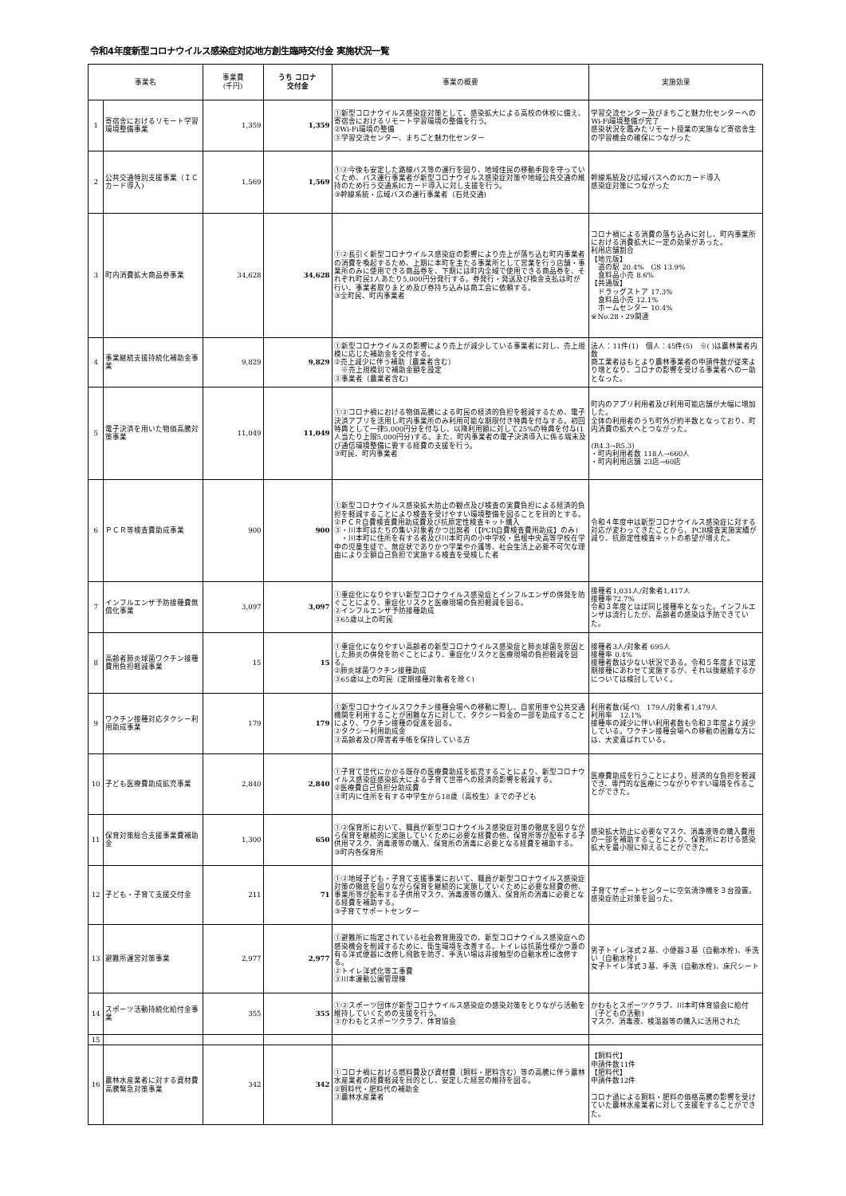令和4年度新型コロナウイルス感染症対応地方創生臨時交付金 実施状況一覧
| 事業名 | | 事業費 (千円) | うち コロナ 交付金 | 事業の概要 | 実施効果 |
| --- | --- | --- | --- | --- | --- |
| 1 | 寄宿舎におけるリモート学習環境整備事業 | 1,359 | 1,359 | ①新型コロナウイルス感染症対策として、感染拡大による高校の休校に備え、寄宿舎におけるリモート学習環境の整備を行う。 ②Wi-Fi環境の整備 ③学習交流センター、まちごと魅力化センター | 学習交流センター及びまちごと魅力化センターへのWi-Fi環境整備が完了 感染状況を鑑みたリモート授業の実施など寄宿舎生の学習機会の確保につながった |
| 2 | 公共交通特別支援事業（ＩＣカード導入) | 1,569 | 1,569 | ①②今後も安定した路線バス等の運行を図り、地域住民の移動手段を守っていくため、バス運行事業者が新型コロナウイルス感染症対策や地域公共交通の維持のため行う交通系ICカード導入に対し支援を行う。 ③幹線系統・広域バスの運行事業者（石見交通) | 幹線系統及び広域バスへのICカード導入 感染症対策につながった |
| 3 | 町内消費拡大商品券事業 | 34,628 | 34,628 | ①②長引く新型コロナウイルス感染症の影響により売上が落ち込む町内事業者の消費を喚起するため、上期に本町を主たる事業所として営業を行う店舗・事業所のみに使用できる商品券を、下期には町内全域で使用できる商品券を、それぞれ町民1人あたり5,000円分発行する。券発行・発送及び換金支払は町が行い、事業者取りまとめ及び券持ち込みは商工会に依頼する。 ③全町民、町内事業者 | コロナ禍による消費の落ち込みに対し、町内事業所における消費拡大に一定の効果があった。 利用店舗割合 【地元版】 道の駅 20.4% GS 13.9% 食料品小売 8.6% 【共通版】 ドラッグストア 17.3% 食料品小売 12.1% ホームセンター 10.4% ※No.28・29関連 |
| 4 | 事業継続支援持続化補助金事業 | 9,829 | 9,829 | ①新型コロナウイルスの影響により売上が減少している事業者に対し、売上規模に応じた補助金を交付する。 ②売上減少に伴う補助（農業者含む） ※売上規模別で補助金額を設定 ③事業者（農業者含む) | 法人：11件(1) 個人：45件(5) ※( )は農林業者内数 商工業者はもとより農林事業者の申請件数が従来より増となり、コロナの影響を受ける事業者への一助となった。 |
| 5 | 電子決済を用いた物価高騰対策事業 | 11,049 | 11,049 | ①②コロナ禍における物価高騰による町民の経済的負担を軽減するため、電子決済アプリを活用し町内事業所のみ利用可能な期限付き特典を付与する。初回特典として一律5,000円分を付与し、以降利用額に対して25%の特典を付与(1人当たり上限5,000円分)する。また、町内事業者の電子決済導入に係る端末及び通信環境整備に要する経費の支援を行う。 ③町民、町内事業者 | 町内のアプリ利用者及び利用可能店舗が大幅に増加した。 全体の利用者のうち町外が約半数となっており、町内消費の拡大へとつながった。 (R4.3→R5.3) ・町内利用者数 118人→660人 ・町内利用店舗 23店→60店 |
| 6 | ＰＣＲ等検査費助成事業 | 900 | 900 | ①新型コロナウイルス感染拡大防止の観点及び検査の実費負担による経済的負担を軽減することにより検査を受けやすい環境整備を図ることを目的とする。 ②ＰＣＲ自費検査費用助成費及び抗原定性検査キット購入 ③・川本町はたちの集い対象者かつ出席者（【PCR自費検査費用助成】のみ) ・川本町に住所を有する者及び川本町内の小中学校・島根中央高等学校在学中の児童生徒で、無症状でありかつ学業や介護等、社会生活上必要不可欠な理由により全額自己負担で実施する検査を受検した者 | 令和４年度中は新型コロナウイルス感染症に対する対応が変わってきたことから、PCR検査実施実績が減り、抗原定性検査キットの希望が増えた。 |
| 7 | インフルエンザ予防接種費無償化事業 | 3,097 | 3,097 | ①重症化になりやすい新型コロナウイルス感染症とインフルエンザの併発を防ぐことにより、重症化リスクと医療現場の負担軽減を図る。 ②インフルエンザ予防接種助成 ③65歳以上の町民 | 接種者1,031人/対象者1,417人 接種率72.7% 令和３年度とほぼ同じ接種率となった。インフルエンザは流行したが、高齢者の感染は予防できていた。 |
| 8 | 高齢者肺炎球菌ワクチン接種費用負担軽減事業 | 15 | 15 | ①重症化になりやすい高齢者の新型コロナウイルス感染症と肺炎球菌を原因とした肺炎の併発を防ぐことにより、重症化リスクと医療現場の負担軽減を図る。 ②肺炎球菌ワクチン接種助成 ③65歳以上の町民（定期接種対象者を除く) | 接種者3人/対象者 695人 接種率 0.4% 接種者数は少ない状況である。令和５年度までは定期接種にあわせて実施するが、それ以後継続するかについては検討していく。 |
| 9 | ワクチン接種対応タクシー利用助成事業 | 179 | 179 | ①新型コロナウイルスワクチン接種会場への移動に際し、自家用車や公共交通機関を利用することが困難な方に対して、タクシー料金の一部を助成することにより、ワクチン接種の促進を図る。 ②タクシー利用助成金 ③高齢者及び障害者手帳を保持している方 | 利用者数(延べ) 179人/対象者1,479人 利用率 12.1% 接種率の減少に伴い利用者数も令和３年度より減少している。ワクチン接種会場への移動の困難な方には、大変喜ばれている。 |
| 10 | 子ども医療費助成拡充事業 | 2,840 | 2,840 | ①子育て世代にかかる既存の医療費助成を拡充することにより、新型コロナウイルス感染症感染拡大による子育て世帯への経済的影響を軽減する。 ②医療費自己負担分助成費 ③町内に住所を有する中学生から18歳（高校生）までの子ども | 医療費助成を行うことにより、経済的な負担を軽減でき、専門的な医療につながりやすい環境を作ることができた。 |
| 11 | 保育対策総合支援事業費補助金 | 1,300 | 650 | ①②保育所において、職員が新型コロナウイルス感染症対策の徹底を図りながら保育を継続的に実施していくために必要な経費の他、保育所等が配布する子供用マスク、消毒液等の購入、保育所の消毒に必要となる経費を補助する。 ③町内各保育所 | 感染拡大防止に必要なマスク、消毒液等の購入費用の一部を補助することにより、保育所における感染拡大を最小限に抑えることができた。 |
| 12 | 子ども・子育て支援交付金 | 211 | 71 | ①②地域子ども・子育て支援事業において、職員が新型コロナウイルス感染症対策の徹底を図りながら保育を継続的に実施していくために必要な経費の他、事業所等が配布する子供用マスク、消毒液等の購入、保育所の消毒に必要となる経費を補助する。 ③子育てサポートセンター | 子育てサポートセンターに空気清浄機を３台設置。感染症防止対策を図った。 |
| 13 | 避難所運営対策事業 | 2,977 | 2,977 | ①避難所に指定されている社会教育施設での、新型コロナウイルス感染症への感染機会を削減するために、衛生環境を改善する。トイレは抗菌仕様かつ蓋の有る洋式便器に改修し飛散を防ぎ、手洗い場は非接触型の自動水栓に改修する。 ②トイレ洋式化等工事費 ③川本運動公園管理棟 | 男子トイレ洋式２基、小便器３基（自動水栓)、手洗い（自動水栓) 女子トイレ洋式３基、手洗（自動水栓)、床尺シート |
| 14 | スポーツ活動持続化給付金事業 | 355 | 355 | ①②スポーツ団体が新型コロナウイルス感染症の感染対策をとりながら活動を維持していくための支援を行う。 ③かわもとスポーツクラブ、体育協会 | かわもとスポーツクラブ、川本町体育協会に給付（子どもの活動) マスク、消毒液、検温器等の購入に活用された |
| 15 | | | | | |
| 16 | 農林水産業者に対する資材費高騰緊急対策事業 | 342 | 342 | ①コロナ禍における燃料費及び資材費（飼料・肥料含む）等の高騰に伴う農林水産業者の経費軽減を目的とし、安定した経営の維持を図る。 ②飼料代・肥料代の補助金 ③農林水産業者 | 【飼料代】 申請件数11件 【肥料代】 申請件数12件 コロナ過による飼料・肥料の価格高騰の影響を受けていた農林水産業者に対して支援をすることができた。 |